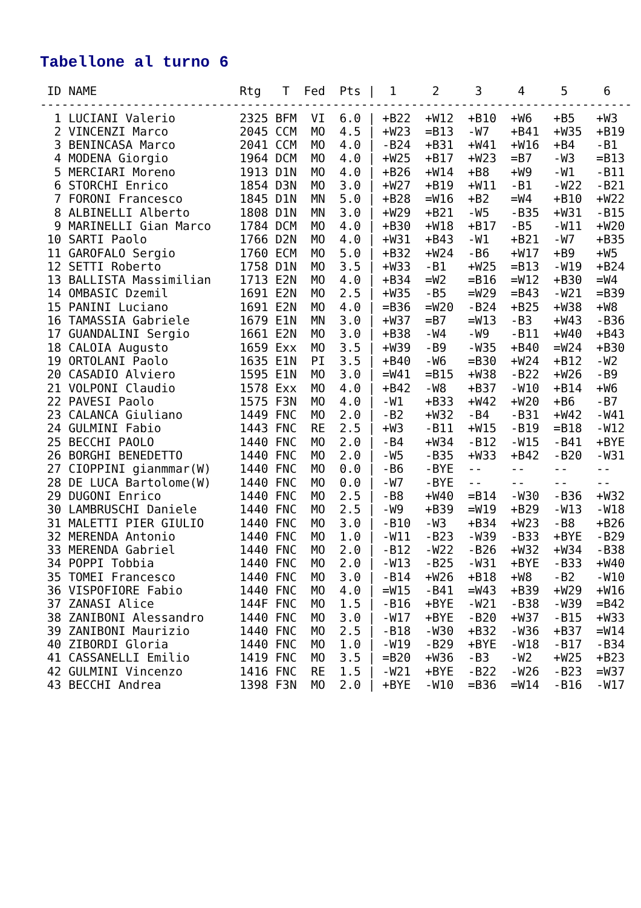Tabellone al turno 6
| ID |
| --- |
 ID NAME                    Rtg   T  Fed  Pts |  1     2     3     4     5     6
-----------------------------------------------------------------------------------
  1 LUCIANI Valerio         2325 BFM  VI  6.0 | +B22  +W12  +B10  +W6   +B5   +W3
  2 VINCENZI Marco          2045 CCM  MO  4.5 | +W23  =B13  -W7   +B41  +W35  +B19
  3 BENINCASA Marco         2041 CCM  MO  4.0 | -B24  +B31  +W41  +W16  +B4   -B1
  4 MODENA Giorgio          1964 DCM  MO  4.0 | +W25  +B17  +W23  =B7   -W3   =B13
  5 MERCIARI Moreno         1913 D1N  MO  4.0 | +B26  +W14  +B8   +W9   -W1   -B11
  6 STORCHI Enrico          1854 D3N  MO  3.0 | +W27  +B19  +W11  -B1   -W22  -B21
  7 FORONI Francesco        1845 D1N  MN  5.0 | +B28  =W16  +B2   =W4   +B10  +W22
  8 ALBINELLI Alberto       1808 D1N  MN  3.0 | +W29  +B21  -W5   -B35  +W31  -B15
  9 MARINELLI Gian Marco    1784 DCM  MO  4.0 | +B30  +W18  +B17  -B5   -W11  +W20
 10 SARTI Paolo             1766 D2N  MO  4.0 | +W31  +B43  -W1   +B21  -W7   +B35
 11 GAROFALO Sergio         1760 ECM  MO  5.0 | +B32  +W24  -B6   +W17  +B9   +W5
 12 SETTI Roberto           1758 D1N  MO  3.5 | +W33  -B1   +W25  =B13  -W19  +B24
 13 BALLISTA Massimilian    1713 E2N  MO  4.0 | +B34  =W2   =B16  =W12  +B30  =W4
 14 OMBASIC Dzemil          1691 E2N  MO  2.5 | +W35  -B5   =W29  =B43  -W21  =B39
 15 PANINI Luciano          1691 E2N  MO  4.0 | =B36  =W20  -B24  +B25  +W38  +W8
 16 TAMASSIA Gabriele       1679 E1N  MN  3.0 | +W37  =B7   =W13  -B3   +W43  -B36
 17 GUANDALINI Sergio       1661 E2N  MO  3.0 | +B38  -W4   -W9   -B11  +W40  +B43
 18 CALOIA Augusto          1659 Exx  MO  3.5 | +W39  -B9   -W35  +B40  =W24  +B30
 19 ORTOLANI Paolo          1635 E1N  PI  3.5 | +B40  -W6   =B30  +W24  +B12  -W2
 20 CASADIO Alviero         1595 E1N  MO  3.0 | =W41  =B15  +W38  -B22  +W26  -B9
 21 VOLPONI Claudio         1578 Exx  MO  4.0 | +B42  -W8   +B37  -W10  +B14  +W6
 22 PAVESI Paolo            1575 F3N  MO  4.0 | -W1   +B33  +W42  +W20  +B6   -B7
 23 CALANCA Giuliano        1449 FNC  MO  2.0 | -B2   +W32  -B4   -B31  +W42  -W41
 24 GULMINI Fabio           1443 FNC  RE  2.5 | +W3   -B11  +W15  -B19  =B18  -W12
 25 BECCHI PAOLO            1440 FNC  MO  2.0 | -B4   +W34  -B12  -W15  -B41  +BYE
 26 BORGHI BENEDETTO        1440 FNC  MO  2.0 | -W5   -B35  +W33  +B42  -B20  -W31
 27 CIOPPINI gianmmar(W)    1440 FNC  MO  0.0 | -B6   -BYE  --    --    --    --
 28 DE LUCA Bartolome(W)    1440 FNC  MO  0.0 | -W7   -BYE  --    --    --    --
 29 DUGONI Enrico           1440 FNC  MO  2.5 | -B8   +W40  =B14  -W30  -B36  +W32
 30 LAMBRUSCHI Daniele      1440 FNC  MO  2.5 | -W9   +B39  =W19  +B29  -W13  -W18
 31 MALETTI PIER GIULIO     1440 FNC  MO  3.0 | -B10  -W3   +B34  +W23  -B8   +B26
 32 MERENDA Antonio         1440 FNC  MO  1.0 | -W11  -B23  -W39  -B33  +BYE  -B29
 33 MERENDA Gabriel         1440 FNC  MO  2.0 | -B12  -W22  -B26  +W32  +W34  -B38
 34 POPPI Tobbia            1440 FNC  MO  2.0 | -W13  -B25  -W31  +BYE  -B33  +W40
 35 TOMEI Francesco         1440 FNC  MO  3.0 | -B14  +W26  +B18  +W8   -B2   -W10
 36 VISPOFIORE Fabio        1440 FNC  MO  4.0 | =W15  -B41  =W43  +B39  +W29  +W16
 37 ZANASI Alice            144F FNC  MO  1.5 | -B16  +BYE  -W21  -B38  -W39  =B42
 38 ZANIBONI Alessandro     1440 FNC  MO  3.0 | -W17  +BYE  -B20  +W37  -B15  +W33
 39 ZANIBONI Maurizio       1440 FNC  MO  2.5 | -B18  -W30  +B32  -W36  +B37  =W14
 40 ZIBORDI Gloria          1440 FNC  MO  1.0 | -W19  -B29  +BYE  -W18  -B17  -B34
 41 CASSANELLI Emilio       1419 FNC  MO  3.5 | =B20  +W36  -B3   -W2   +W25  +B23
 42 GULMINI Vincenzo        1416 FNC  RE  1.5 | -W21  +BYE  -B22  -W26  -B23  =W37
 43 BECCHI Andrea           1398 F3N  MO  2.0 | +BYE  -W10  =B36  =W14  -B16  -W17